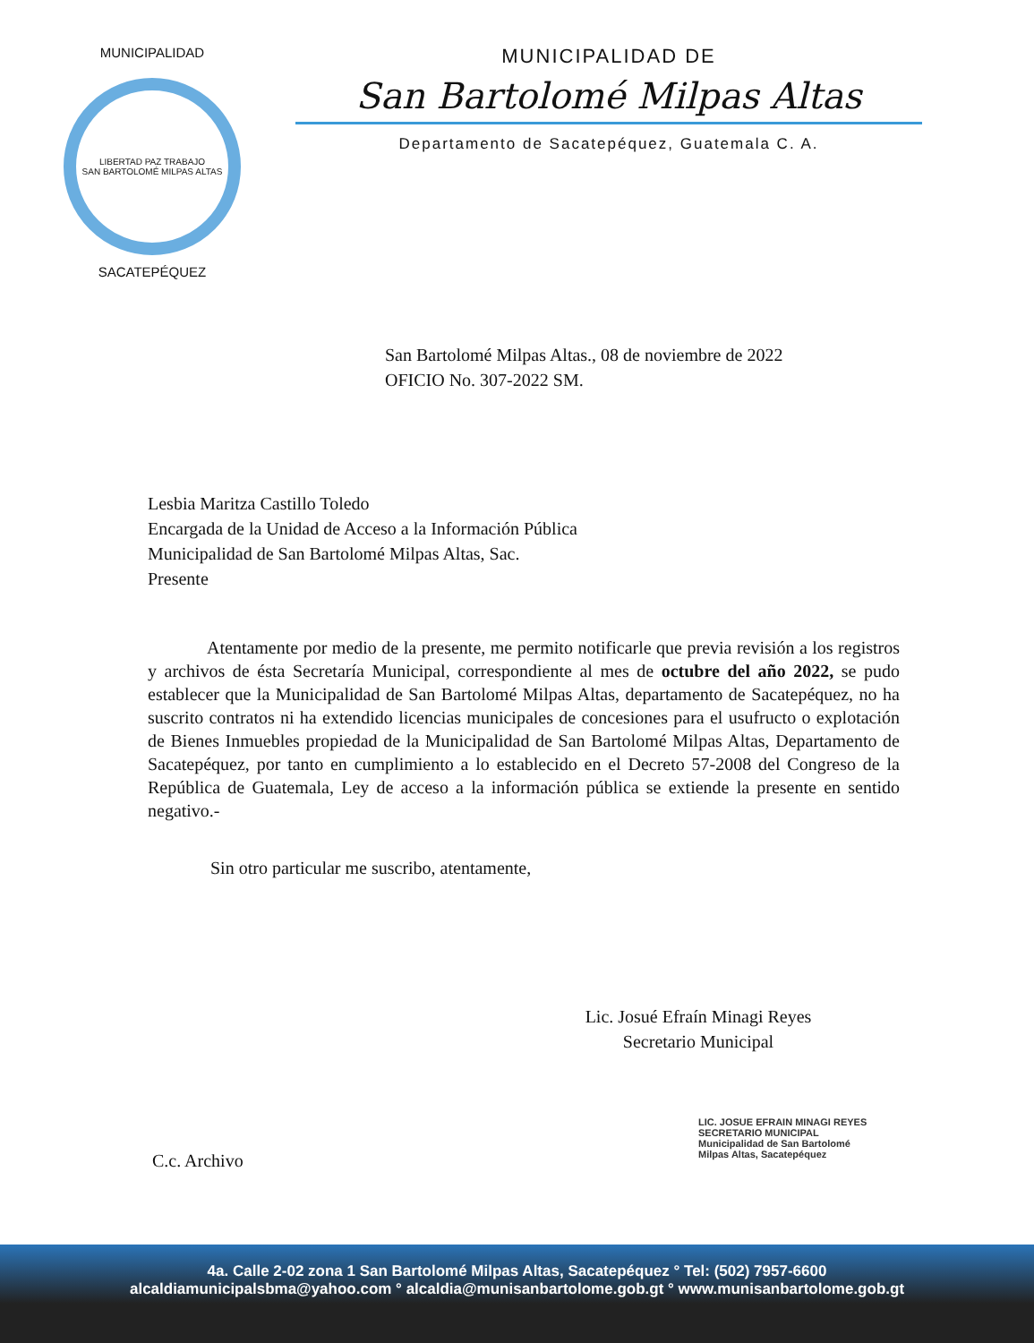MUNICIPALIDAD
LIBERTAD PAZ TRABAJO
SAN BARTOLOMÉ MILPAS ALTAS
SACATEPÉQUEZ
MUNICIPALIDAD DE
San Bartolomé Milpas Altas
Departamento de Sacatepéquez, Guatemala C. A.
San Bartolomé Milpas Altas., 08 de noviembre de 2022
OFICIO No. 307-2022 SM.
Lesbia Maritza Castillo Toledo
Encargada de la Unidad de Acceso a la Información Pública
Municipalidad de San Bartolomé Milpas Altas, Sac.
Presente
Atentamente por medio de la presente, me permito notificarle que previa revisión a los registros y archivos de ésta Secretaría Municipal, correspondiente al mes de octubre del año 2022, se pudo establecer que la Municipalidad de San Bartolomé Milpas Altas, departamento de Sacatepéquez, no ha suscrito contratos ni ha extendido licencias municipales de concesiones para el usufructo o explotación de Bienes Inmuebles propiedad de la Municipalidad de San Bartolomé Milpas Altas, Departamento de Sacatepéquez, por tanto en cumplimiento a lo establecido en el Decreto 57-2008 del Congreso de la República de Guatemala, Ley de acceso a la información pública se extiende la presente en sentido negativo.-
Sin otro particular me suscribo, atentamente,
Lic. Josué Efraín Minagi Reyes
Secretario Municipal
LIC. JOSUE EFRAIN MINAGI REYES
SECRETARIO MUNICIPAL
Municipalidad de San Bartolomé
Milpas Altas, Sacatepéquez
C.c. Archivo
4a. Calle 2-02 zona 1 San Bartolomé Milpas Altas, Sacatepéquez ° Tel: (502) 7957-6600
alcaldiamunicipalsbma@yahoo.com ° alcaldia@munisanbartolome.gob.gt ° www.munisanbartolome.gob.gt